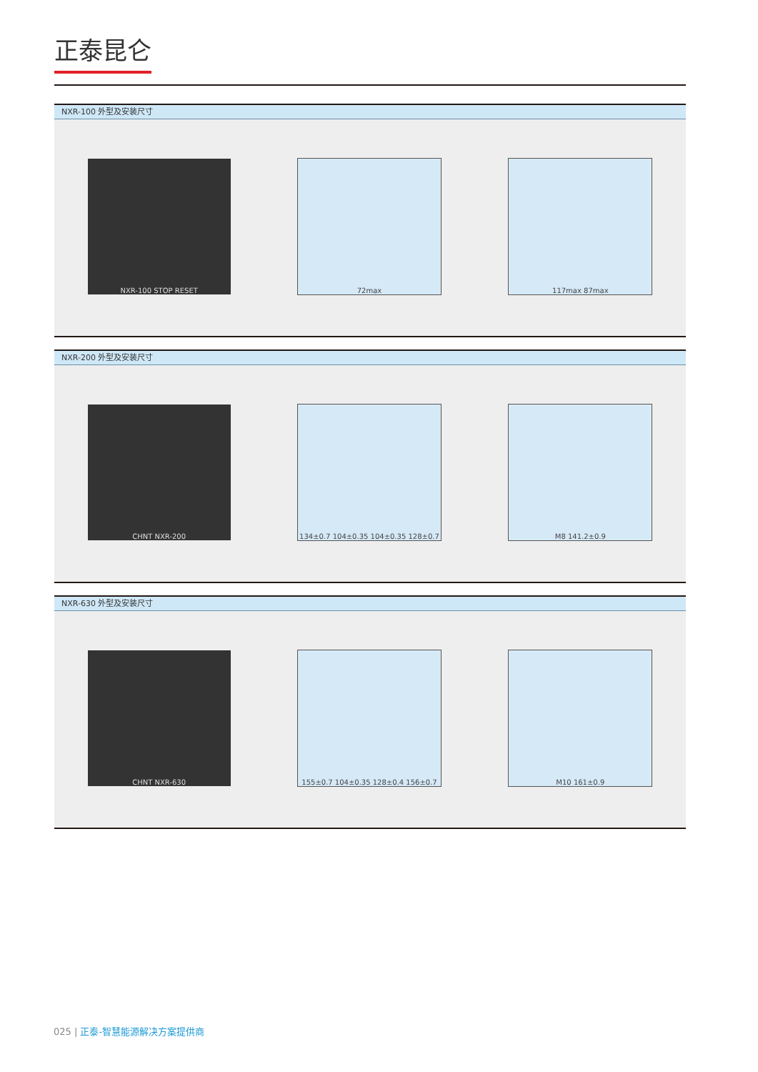正泰昆仑
NXR-100 外型及安装尺寸
NXR-100 STOP RESET 72max 117max 87max
NXR-200 外型及安装尺寸
CHNT NXR-200 134±0.7 104±0.35 104±0.35 128±0.7 M8 141.2±0.9
NXR-630 外型及安装尺寸
CHNT NXR-630 155±0.7 104±0.35 128±0.4 156±0.7 M10 161±0.9
025 | 正泰-智慧能源解决方案提供商